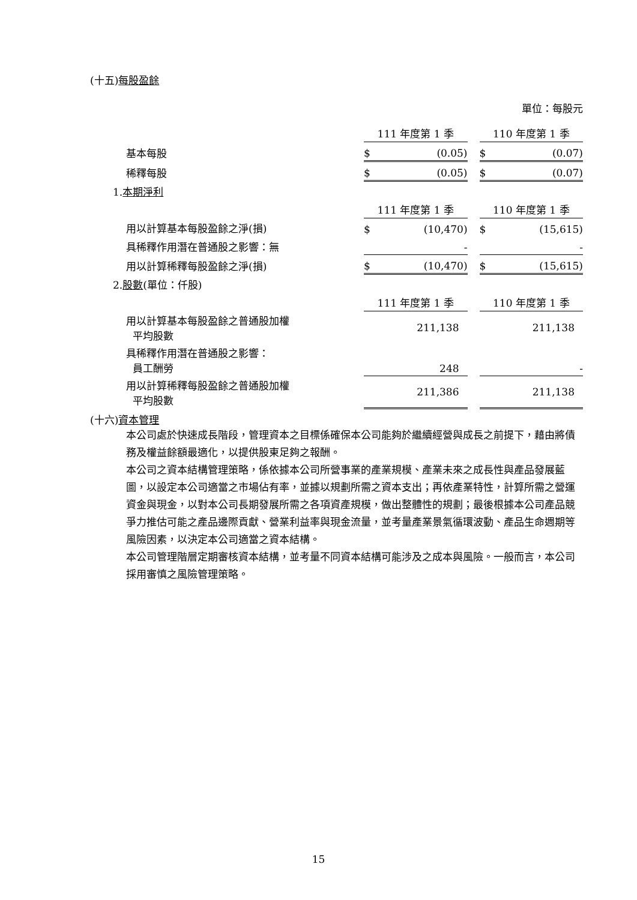(十五)每股盈餘
單位：每股元
| | 111 年度第 1 季 | | 110 年度第 1 季 |
| 基本每股 | $ (0.05) | | $ (0.07) |
| 稀釋每股 | $ (0.05) | | $ (0.07) |
| 1. 本期淨利 | | | |
| | 111 年度第 1 季 | | 110 年度第 1 季 |
| 用以計算基本每股盈餘之淨(損) | $ (10,470) | | $ (15,615) |
| 具稀釋作用潛在普通股之影響：無 | - | | - |
| 用以計算稀釋每股盈餘之淨(損) | $ (10,470) | | $ (15,615) |
| 2. 股數 (單位：仟股) | | | |
| | 111 年度第 1 季 | | 110 年度第 1 季 |
| 用以計算基本每股盈餘之普通股加權 平均股數 | 211,138 | | 211,138 |
| 具稀釋作用潛在普通股之影響： 員工酬勞 | 248 | | - |
| 用以計算稀釋每股盈餘之普通股加權 平均股數 | 211,386 | | 211,138 |
(十六)資本管理
本公司處於快速成長階段，管理資本之目標係確保本公司能夠於繼續經營與成長之前提下，藉由將債務及權益餘額最適化，以提供股東足夠之報酬。
本公司之資本結構管理策略，係依據本公司所營事業的產業規模、產業未來之成長性與產品發展藍圖，以設定本公司適當之市場佔有率，並據以規劃所需之資本支出；再依產業特性，計算所需之營運資金與現金，以對本公司長期發展所需之各項資產規模，做出整體性的規劃；最後根據本公司產品競爭力推估可能之產品邊際貢獻、營業利益率與現金流量，並考量產業景氣循環波動、產品生命週期等風險因素，以決定本公司適當之資本結構。
本公司管理階層定期審核資本結構，並考量不同資本結構可能涉及之成本與風險。一般而言，本公司採用審慎之風險管理策略。
15